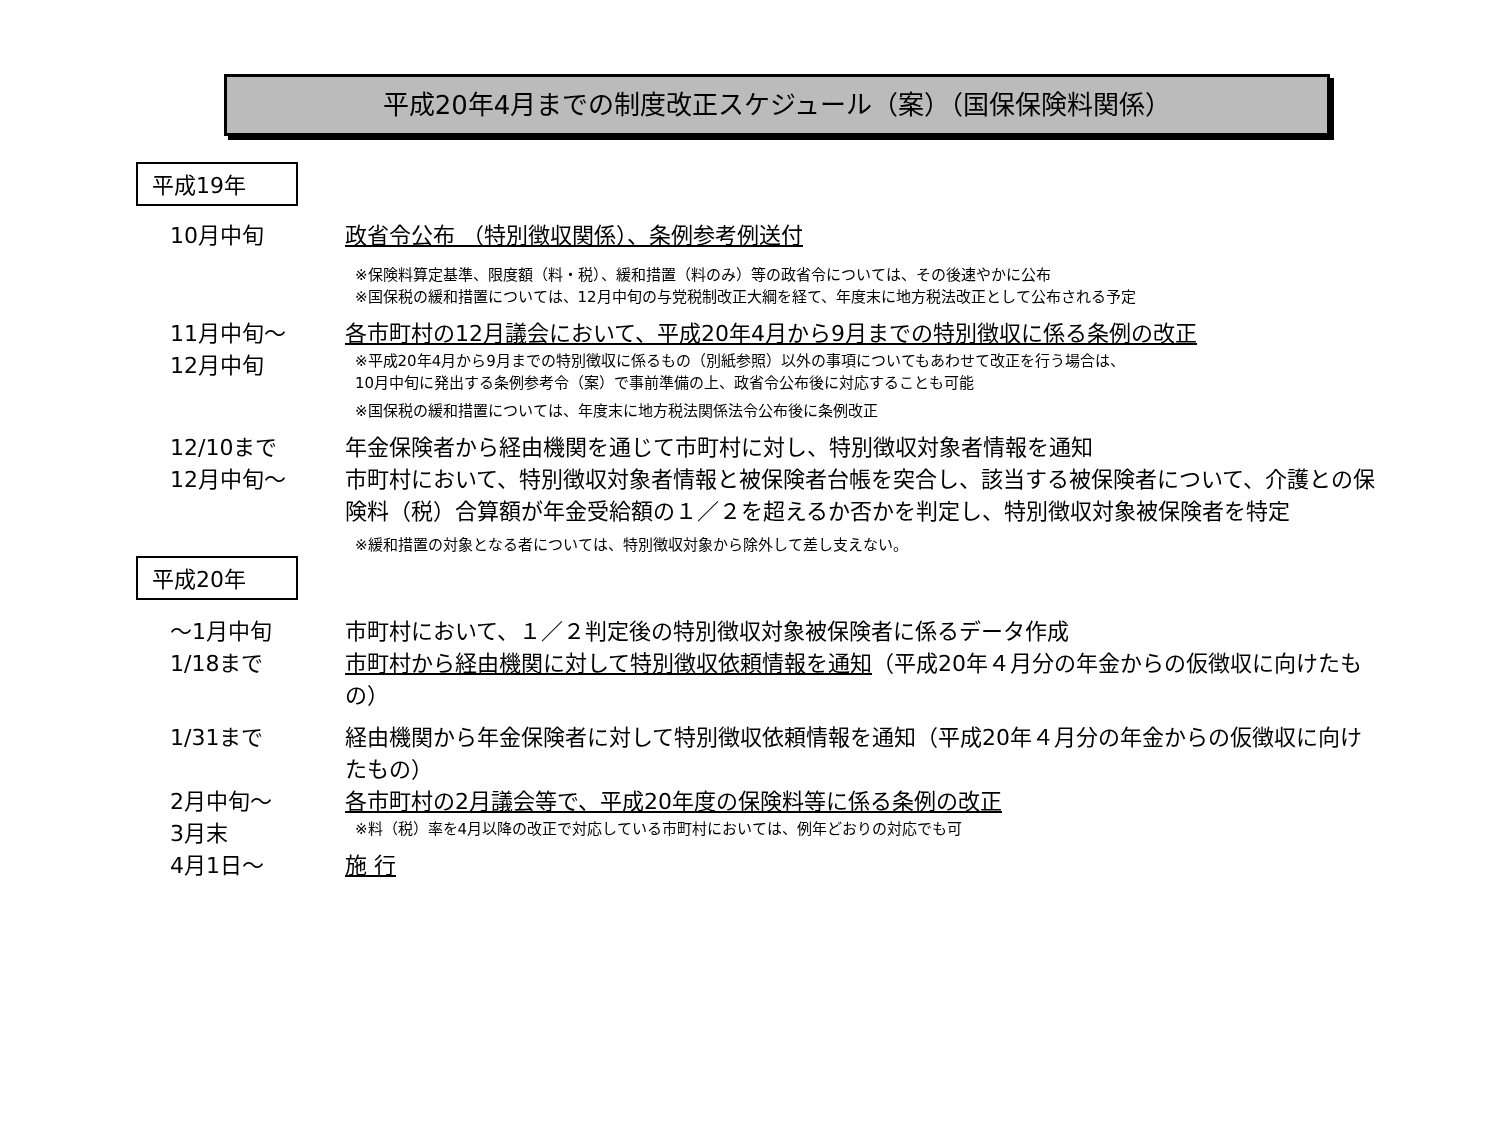平成20年4月までの制度改正スケジュール（案）（国保保険料関係）
平成19年
10月中旬 政省令公布 （特別徴収関係）、条例参考例送付
※保険料算定基準、限度額（料・税）、緩和措置（料のみ）等の政省令については、その後速やかに公布
※国保税の緩和措置については、12月中旬の与党税制改正大綱を経て、年度末に地方税法改正として公布される予定
11月中旬～
12月中旬
各市町村の12月議会において、平成20年4月から9月までの特別徴収に係る条例の改正
※平成20年4月から9月までの特別徴収に係るもの（別紙参照）以外の事項についてもあわせて改正を行う場合は、
10月中旬に発出する条例参考令（案）で事前準備の上、政省令公布後に対応することも可能
※国保税の緩和措置については、年度末に地方税法関係法令公布後に条例改正
12/10まで 年金保険者から経由機関を通じて市町村に対し、特別徴収対象者情報を通知
12月中旬～ 市町村において、特別徴収対象者情報と被保険者台帳を突合し、該当する被保険者について、介護との保険料（税）合算額が年金受給額の１／２を超えるか否かを判定し、特別徴収対象被保険者を特定
※緩和措置の対象となる者については、特別徴収対象から除外して差し支えない。
平成20年
～1月中旬 市町村において、１／２判定後の特別徴収対象被保険者に係るデータ作成
1/18まで 市町村から経由機関に対して特別徴収依頼情報を通知（平成20年４月分の年金からの仮徴収に向けたもの）
1/31まで 経由機関から年金保険者に対して特別徴収依頼情報を通知（平成20年４月分の年金からの仮徴収に向けたもの）
2月中旬～
3月末
各市町村の2月議会等で、平成20年度の保険料等に係る条例の改正
※料（税）率を4月以降の改正で対応している市町村においては、例年どおりの対応でも可
4月1日～ 施 行